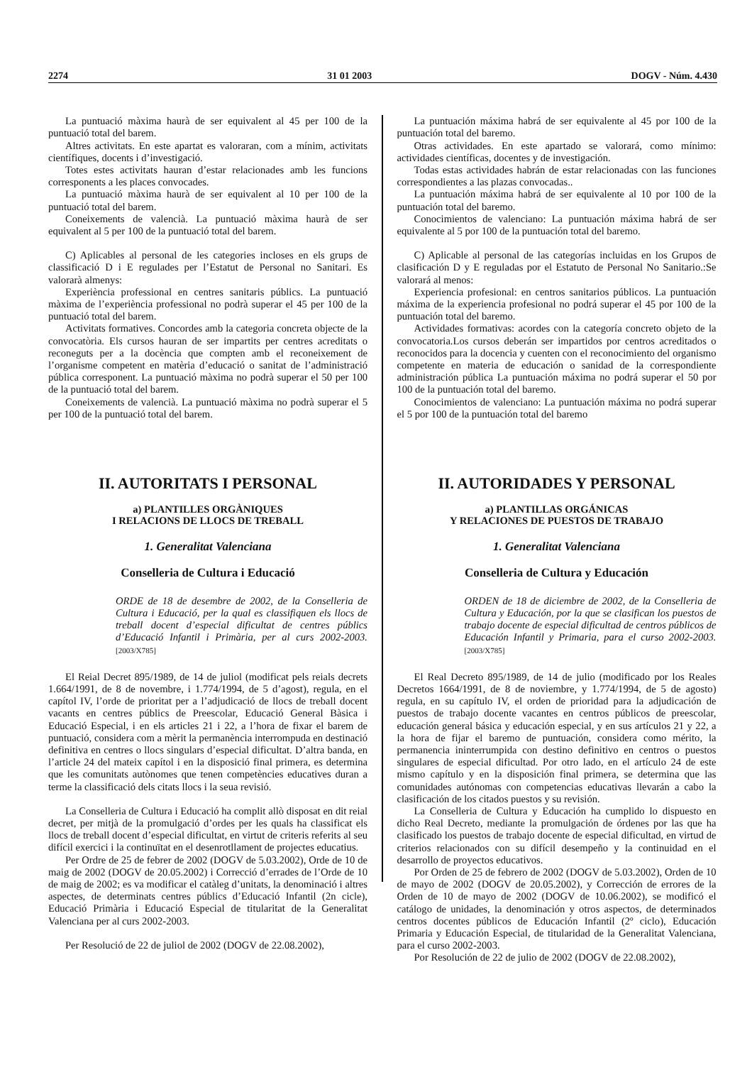2274 31 01 2003 DOGV - Núm. 4.430
La puntuació màxima haurà de ser equivalent al 45 per 100 de la puntuació total del barem.
Altres activitats. En este apartat es valoraran, com a mínim, activitats científiques, docents i d’investigació.
Totes estes activitats hauran d’estar relacionades amb les funcions corresponents a les places convocades.
La puntuació màxima haurà de ser equivalent al 10 per 100 de la puntuació total del barem.
Coneixements de valencià. La puntuació màxima haurà de ser equivalent al 5 per 100 de la puntuació total del barem.
C) Aplicables al personal de les categories incloses en els grups de classificació D i E regulades per l’Estatut de Personal no Sanitari. Es valorarà almenys:
Experiència professional en centres sanitaris públics. La puntuació màxima de l’experiència professional no podrà superar el 45 per 100 de la puntuació total del barem.
Activitats formatives. Concordes amb la categoria concreta objecte de la convocatòria. Els cursos hauran de ser impartits per centres acreditats o reconeguts per a la docència que compten amb el reconeixement de l’organisme competent en matèria d’educació o sanitat de l’administració pública corresponent. La puntuació màxima no podrà superar el 50 per 100 de la puntuació total del barem.
Coneixements de valencià. La puntuació màxima no podrà superar el 5 per 100 de la puntuació total del barem.
II. AUTORITATS I PERSONAL
a) PLANTILLES ORGÀNIQUES
I RELACIONS DE LLOCS DE TREBALL
1. Generalitat Valenciana
Conselleria de Cultura i Educació
ORDE de 18 de desembre de 2002, de la Conselleria de Cultura i Educació, per la qual es classifiquen els llocs de treball docent d’especial dificultat de centres públics d’Educació Infantil i Primària, per al curs 2002-2003. [2003/X785]
El Reial Decret 895/1989, de 14 de juliol (modificat pels reials decrets 1.664/1991, de 8 de novembre, i 1.774/1994, de 5 d’agost), regula, en el capítol IV, l’orde de prioritat per a l’adjudicació de llocs de treball docent vacants en centres públics de Preescolar, Educació General Bàsica i Educació Especial, i en els articles 21 i 22, a l’hora de fixar el barem de puntuació, considera com a mèrit la permanència interrompuda en destinació definitiva en centres o llocs singulars d’especial dificultat. D’altra banda, en l’article 24 del mateix capítol i en la disposició final primera, es determina que les comunitats autònomes que tenen competències educatives duran a terme la classificació dels citats llocs i la seua revisió.
La Conselleria de Cultura i Educació ha complit allò disposat en dit reial decret, per mitjà de la promulgació d’ordes per les quals ha classificat els llocs de treball docent d’especial dificultat, en virtut de criteris referits al seu difícil exercici i la continuïtat en el desenrotllament de projectes educatius.
Per Ordre de 25 de febrer de 2002 (DOGV de 5.03.2002), Orde de 10 de maig de 2002 (DOGV de 20.05.2002) i Correcció d’errades de l’Orde de 10 de maig de 2002; es va modificar el catàleg d’unitats, la denominació i altres aspectes, de determinats centres públics d’Educació Infantil (2n cicle), Educació Primària i Educació Especial de titularitat de la Generalitat Valenciana per al curs 2002-2003.
Per Resolució de 22 de juliol de 2002 (DOGV de 22.08.2002),
La puntuación máxima habrá de ser equivalente al 45 por 100 de la puntuación total del baremo.
Otras actividades. En este apartado se valorará, como mínimo: actividades científicas, docentes y de investigación.
Todas estas actividades habrán de estar relacionadas con las funciones correspondientes a las plazas convocadas..
La puntuación máxima habrá de ser equivalente al 10 por 100 de la puntuación total del baremo.
Conocimientos de valenciano: La puntuación máxima habrá de ser equivalente al 5 por 100 de la puntuación total del baremo.
C) Aplicable al personal de las categorías incluidas en los Grupos de clasificación D y E reguladas por el Estatuto de Personal No Sanitario.:Se valorará al menos:
Experiencia profesional: en centros sanitarios públicos. La puntuación máxima de la experiencia profesional no podrá superar el 45 por 100 de la puntuación total del baremo.
Actividades formativas: acordes con la categoría concreto objeto de la convocatoria.Los cursos deberán ser impartidos por centros acreditados o reconocidos para la docencia y cuenten con el reconocimiento del organismo competente en materia de educación o sanidad de la correspondiente administración pública La puntuación máxima no podrá superar el 50 por 100 de la puntuación total del baremo.
Conocimientos de valenciano: La puntuación máxima no podrá superar el 5 por 100 de la puntuación total del baremo
II. AUTORIDADES Y PERSONAL
a) PLANTILLAS ORGÁNICAS
Y RELACIONES DE PUESTOS DE TRABAJO
1. Generalitat Valenciana
Conselleria de Cultura y Educación
ORDEN de 18 de diciembre de 2002, de la Conselleria de Cultura y Educación, por la que se clasifican los puestos de trabajo docente de especial dificultad de centros públicos de Educación Infantil y Primaria, para el curso 2002-2003. [2003/X785]
El Real Decreto 895/1989, de 14 de julio (modificado por los Reales Decretos 1664/1991, de 8 de noviembre, y 1.774/1994, de 5 de agosto) regula, en su capítulo IV, el orden de prioridad para la adjudicación de puestos de trabajo docente vacantes en centros públicos de preescolar, educación general básica y educación especial, y en sus artículos 21 y 22, a la hora de fijar el baremo de puntuación, considera como mérito, la permanencia ininterrumpida con destino definitivo en centros o puestos singulares de especial dificultad. Por otro lado, en el artículo 24 de este mismo capítulo y en la disposición final primera, se determina que las comunidades autónomas con competencias educativas llevarán a cabo la clasificación de los citados puestos y su revisión.
La Conselleria de Cultura y Educación ha cumplido lo dispuesto en dicho Real Decreto, mediante la promulgación de órdenes por las que ha clasificado los puestos de trabajo docente de especial dificultad, en virtud de criterios relacionados con su difícil desempeño y la continuidad en el desarrollo de proyectos educativos.
Por Orden de 25 de febrero de 2002 (DOGV de 5.03.2002), Orden de 10 de mayo de 2002 (DOGV de 20.05.2002), y Corrección de errores de la Orden de 10 de mayo de 2002 (DOGV de 10.06.2002), se modificó el catálogo de unidades, la denominación y otros aspectos, de determinados centros docentes públicos de Educación Infantil (2º ciclo), Educación Primaria y Educación Especial, de titularidad de la Generalitat Valenciana, para el curso 2002-2003.
Por Resolución de 22 de julio de 2002 (DOGV de 22.08.2002),